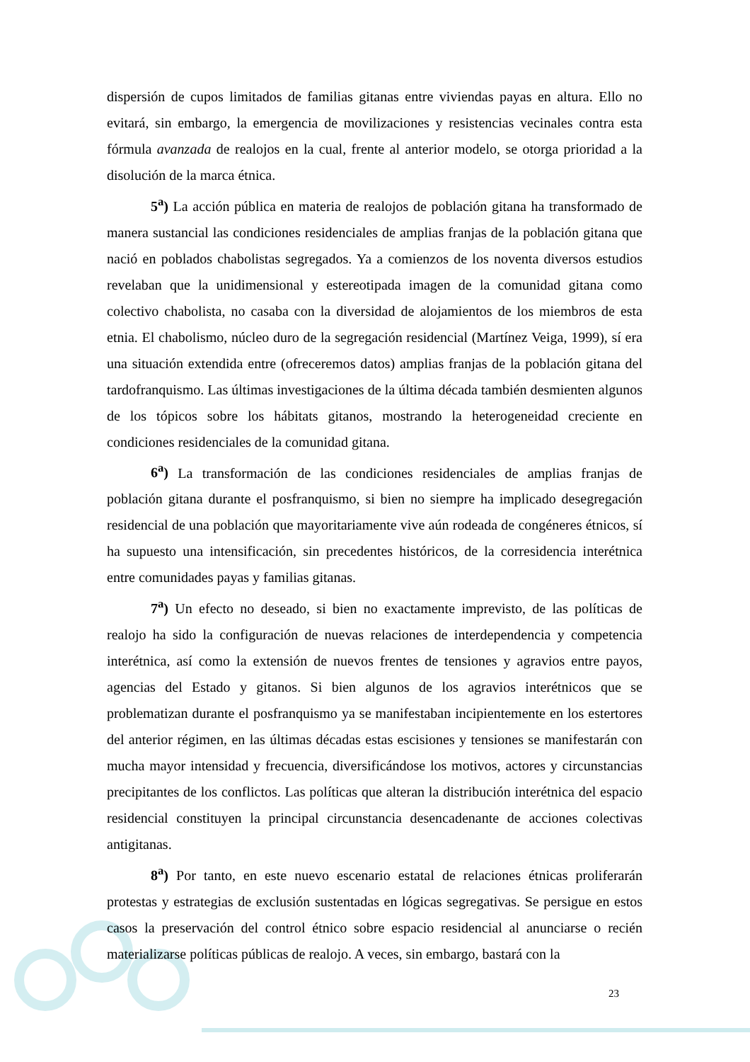dispersión de cupos limitados de familias gitanas entre viviendas payas en altura. Ello no evitará, sin embargo, la emergencia de movilizaciones y resistencias vecinales contra esta fórmula avanzada de realojos en la cual, frente al anterior modelo, se otorga prioridad a la disolución de la marca étnica.
5<sup>a</sup>) La acción pública en materia de realojos de población gitana ha transformado de manera sustancial las condiciones residenciales de amplias franjas de la población gitana que nació en poblados chabolistas segregados. Ya a comienzos de los noventa diversos estudios revelaban que la unidimensional y estereotipada imagen de la comunidad gitana como colectivo chabolista, no casaba con la diversidad de alojamientos de los miembros de esta etnia. El chabolismo, núcleo duro de la segregación residencial (Martínez Veiga, 1999), sí era una situación extendida entre (ofreceremos datos) amplias franjas de la población gitana del tardofranquismo. Las últimas investigaciones de la última década también desmienten algunos de los tópicos sobre los hábitats gitanos, mostrando la heterogeneidad creciente en condiciones residenciales de la comunidad gitana.
6<sup>a</sup>) La transformación de las condiciones residenciales de amplias franjas de población gitana durante el posfranquismo, si bien no siempre ha implicado desegregación residencial de una población que mayoritariamente vive aún rodeada de congéneres étnicos, sí ha supuesto una intensificación, sin precedentes históricos, de la corresidencia interétnica entre comunidades payas y familias gitanas.
7<sup>a</sup>) Un efecto no deseado, si bien no exactamente imprevisto, de las políticas de realojo ha sido la configuración de nuevas relaciones de interdependencia y competencia interétnica, así como la extensión de nuevos frentes de tensiones y agravios entre payos, agencias del Estado y gitanos. Si bien algunos de los agravios interétnicos que se problematizan durante el posfranquismo ya se manifestaban incipientemente en los estertores del anterior régimen, en las últimas décadas estas escisiones y tensiones se manifestarán con mucha mayor intensidad y frecuencia, diversificándose los motivos, actores y circunstancias precipitantes de los conflictos. Las políticas que alteran la distribución interétnica del espacio residencial constituyen la principal circunstancia desencadenante de acciones colectivas antigitanas.
8<sup>a</sup>) Por tanto, en este nuevo escenario estatal de relaciones étnicas proliferarán protestas y estrategias de exclusión sustentadas en lógicas segregativas. Se persigue en estos casos la preservación del control étnico sobre espacio residencial al anunciarse o recién materializarse políticas públicas de realojo. A veces, sin embargo, bastará con la
23